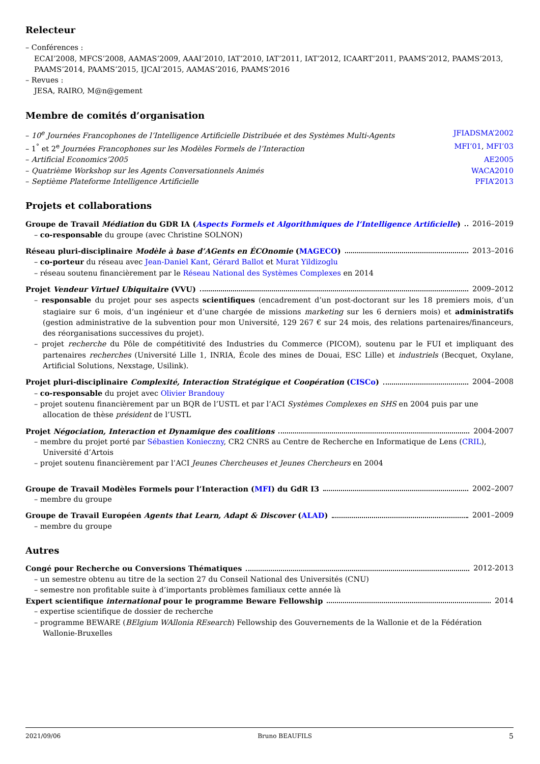Relecteur
– Conférences :
ECAI’2008, MFCS’2008, AAMAS’2009, AAAI’2010, IAT’2010, IAT’2011, IAT’2012, ICAART’2011, PAAMS’2012, PAAMS’2013, PAAMS’2014, PAAMS’2015, IJCAI’2015, AAMAS’2016, PAAMS’2016
– Revues :
JESA, RAIRO, M@n@gement
Membre de comités d’organisation
– 10<sup>e</sup> Journées Francophones de l’Intelligence Artificielle Distribuée et des Systèmes Multi-Agents JFIADSMA’2002
– 1<sup>°</sup> et 2<sup>e</sup> Journées Francophones sur les Modèles Formels de l’Interaction MFI’01, MFI’03
– Artificial Economics’2005 AE2005
– Quatrième Workshop sur les Agents Conversationnels Animés WACA2010
– Septième Plateforme Intelligence Artificielle PFIA’2013
Projets et collaborations
Groupe de Travail Médiation du GDR IA (Aspects Formels et Algorithmiques de l’Intelligence Artificielle) 2016–2019
– co-responsable du groupe (avec Christine SOLNON)
Réseau pluri-disciplinaire Modèle à base d’AGents en ÉCOnomie (MAGECO) 2013–2016
– co-porteur du réseau avec Jean-Daniel Kant, Gérard Ballot et Murat Yildizoglu
– réseau soutenu financièrement par le Réseau National des Systèmes Complexes en 2014
Projet Vendeur Virtuel Ubiquitaire (VVU) 2009–2012
– responsable du projet pour ses aspects scientifiques (encadrement d’un post-doctorant sur les 18 premiers mois, d’un stagiaire sur 6 mois, d’un ingénieur et d’une chargée de missions marketing sur les 6 derniers mois) et administratifs (gestion administrative de la subvention pour mon Université, 129 267 € sur 24 mois, des relations partenaires/financeurs, des réorganisations successives du projet).
– projet recherche du Pôle de compétitivité des Industries du Commerce (PICOM), soutenu par le FUI et impliquant des partenaires recherches (Université Lille 1, INRIA, École des mines de Douai, ESC Lille) et industriels (Becquet, Oxylane, Artificial Solutions, Nexstage, Usilink).
Projet pluri-disciplinaire Complexité, Interaction Stratégique et Coopération (CISCo) 2004–2008
– co-responsable du projet avec Olivier Brandouy
– projet soutenu financièrement par un BQR de l’USTL et par l’ACI Systèmes Complexes en SHS en 2004 puis par une allocation de thèse président de l’USTL
Projet Négociation, Interaction et Dynamique des coalitions 2004-2007
– membre du projet porté par Sébastien Konieczny, CR2 CNRS au Centre de Recherche en Informatique de Lens (CRIL), Université d’Artois
– projet soutenu financièrement par l’ACI Jeunes Chercheuses et Jeunes Chercheurs en 2004
Groupe de Travail Modèles Formels pour l’Interaction (MFI) du GdR I3 2002–2007
– membre du groupe
Groupe de Travail Européen Agents that Learn, Adapt & Discover (ALAD) 2001–2009
– membre du groupe
Autres
Congé pour Recherche ou Conversions Thématiques 2012-2013
– un semestre obtenu au titre de la section 27 du Conseil National des Universités (CNU)
– semestre non profitable suite à d’importants problèmes familiaux cette année là
Expert scientifique international pour le programme Beware Fellowship 2014
– expertise scientifique de dossier de recherche
– programme BEWARE (BElgium WAllonia REsearch) Fellowship des Gouvernements de la Wallonie et de la Fédération Wallonie-Bruxelles
2021/09/06 Bruno BEAUFILS 5